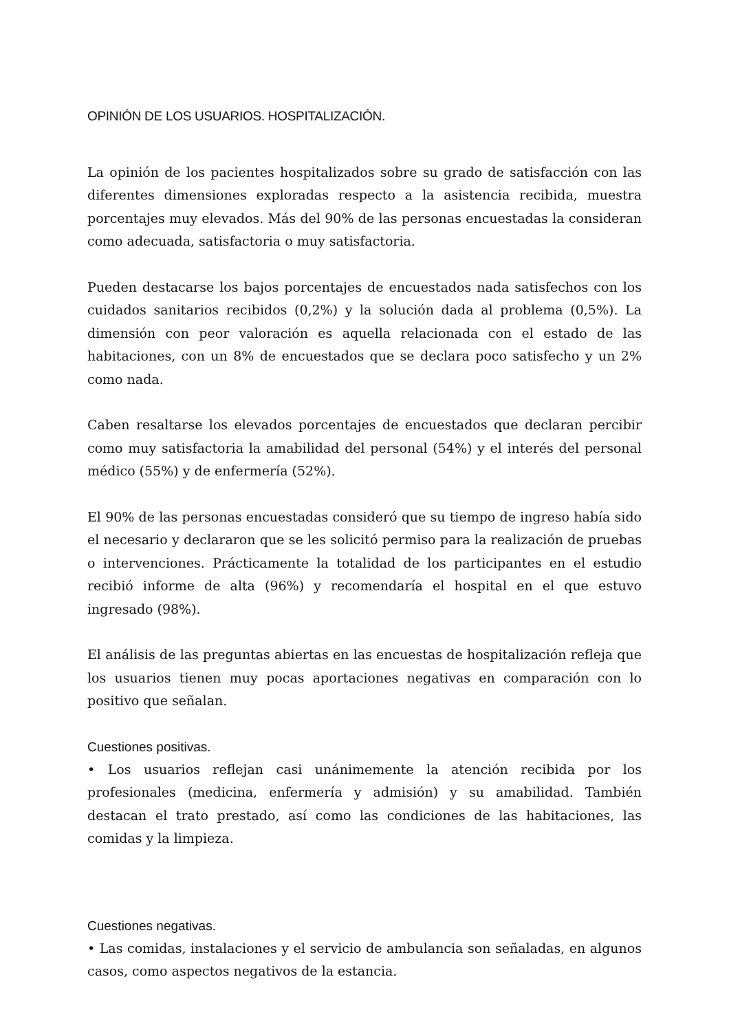OPINIÓN DE LOS USUARIOS. HOSPITALIZACIÓN.
La opinión de los pacientes hospitalizados sobre su grado de satisfacción con las diferentes dimensiones exploradas respecto a la asistencia recibida, muestra porcentajes muy elevados. Más del 90% de las personas encuestadas la consideran como adecuada, satisfactoria o muy satisfactoria.
Pueden destacarse los bajos porcentajes de encuestados nada satisfechos con los cuidados sanitarios recibidos (0,2%) y la solución dada al problema (0,5%). La dimensión con peor valoración es aquella relacionada con el estado de las habitaciones, con un 8% de encuestados que se declara poco satisfecho y un 2% como nada.
Caben resaltarse los elevados porcentajes de encuestados que declaran percibir como muy satisfactoria la amabilidad del personal (54%) y el interés del personal médico (55%) y de enfermería (52%).
El 90% de las personas encuestadas consideró que su tiempo de ingreso había sido el necesario y declararon que se les solicitó permiso para la realización de pruebas o intervenciones. Prácticamente la totalidad de los participantes en el estudio recibió informe de alta (96%) y recomendaría el hospital en el que estuvo ingresado (98%).
El análisis de las preguntas abiertas en las encuestas de hospitalización refleja que los usuarios tienen muy pocas aportaciones negativas en comparación con lo positivo que señalan.
Cuestiones positivas.
• Los usuarios reflejan casi unánimemente la atención recibida por los profesionales (medicina, enfermería y admisión) y su amabilidad. También destacan el trato prestado, así como las condiciones de las habitaciones, las comidas y la limpieza.
Cuestiones negativas.
• Las comidas, instalaciones y el servicio de ambulancia son señaladas, en algunos casos, como aspectos negativos de la estancia.